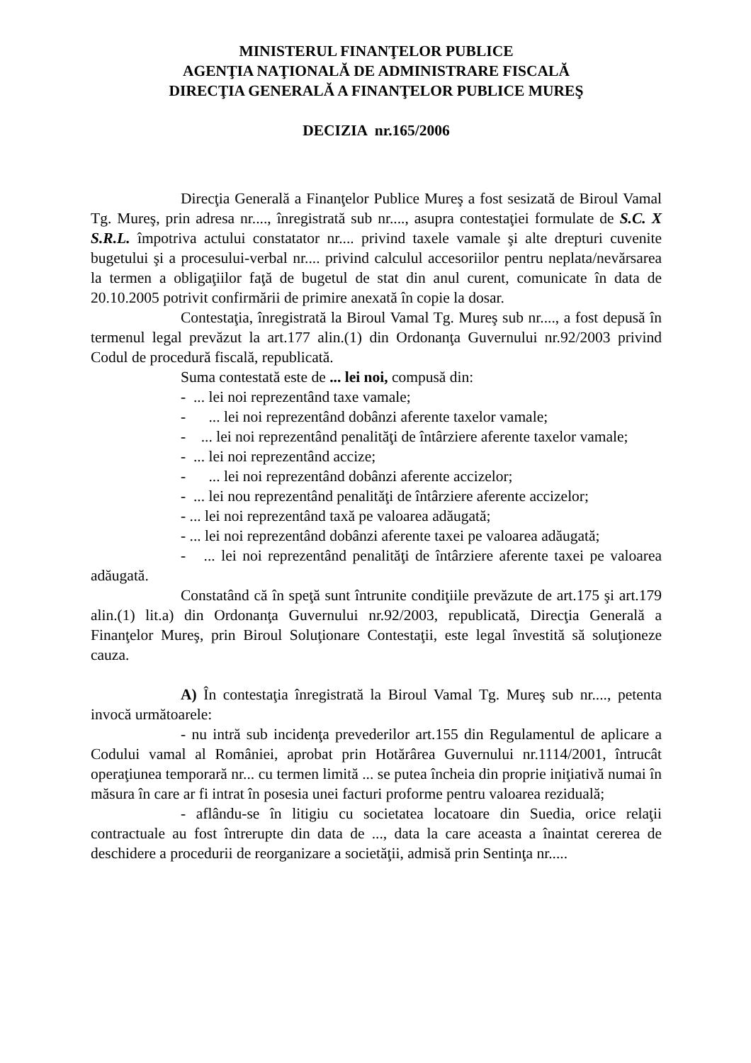MINISTERUL FINANŢELOR PUBLICE
AGENŢIA NAŢIONALĂ DE ADMINISTRARE FISCALĂ
DIRECŢIA GENERALĂ A FINANŢELOR PUBLICE MUREŞ
DECIZIA nr.165/2006
Direcţia Generală a Finanţelor Publice Mureş a fost sesizată de Biroul Vamal Tg. Mureş, prin adresa nr...., înregistrată sub nr...., asupra contestaţiei formulate de S.C. X S.R.L. împotriva actului constatator nr.... privind taxele vamale şi alte drepturi cuvenite bugetului şi a procesului-verbal nr.... privind calculul accesoriilor pentru neplata/nevărsarea la termen a obligaţiilor faţă de bugetul de stat din anul curent, comunicate în data de 20.10.2005 potrivit confirmării de primire anexată în copie la dosar.
Contestaţia, înregistrată la Biroul Vamal Tg. Mureş sub nr...., a fost depusă în termenul legal prevăzut la art.177 alin.(1) din Ordonanţa Guvernului nr.92/2003 privind Codul de procedură fiscală, republicată.
Suma contestată este de ... lei noi, compusă din:
- ... lei noi reprezentând taxe vamale;
- ... lei noi reprezentând dobânzi aferente taxelor vamale;
- ... lei noi reprezentând penalităţi de întârziere aferente taxelor vamale;
- ... lei noi reprezentând accize;
- ... lei noi reprezentând dobânzi aferente accizelor;
- ... lei nou reprezentând penalităţi de întârziere aferente accizelor;
- ... lei noi reprezentând taxă pe valoarea adăugată;
- ... lei noi reprezentând dobânzi aferente taxei pe valoarea adăugată;
- ... lei noi reprezentând penalităţi de întârziere aferente taxei pe valoarea adăugată.
Constatând că în speţă sunt întrunite condiţiile prevăzute de art.175 şi art.179 alin.(1) lit.a) din Ordonanţa Guvernului nr.92/2003, republicată, Direcţia Generală a Finanţelor Mureş, prin Biroul Soluţionare Contestaţii, este legal învestită să soluţioneze cauza.
A) În contestaţia înregistrată la Biroul Vamal Tg. Mureş sub nr...., petenta invocă următoarele:
- nu intră sub incidenţa prevederilor art.155 din Regulamentul de aplicare a Codului vamal al României, aprobat prin Hotărârea Guvernului nr.1114/2001, întrucât operaţiunea temporară nr... cu termen limită ... se putea încheia din proprie iniţiativă numai în măsura în care ar fi intrat în posesia unei facturi proforme pentru valoarea reziduală;
- aflându-se în litigiu cu societatea locatoare din Suedia, orice relaţii contractuale au fost întrerupte din data de ..., data la care aceasta a înaintat cererea de deschidere a procedurii de reorganizare a societăţii, admisă prin Sentinţa nr.....